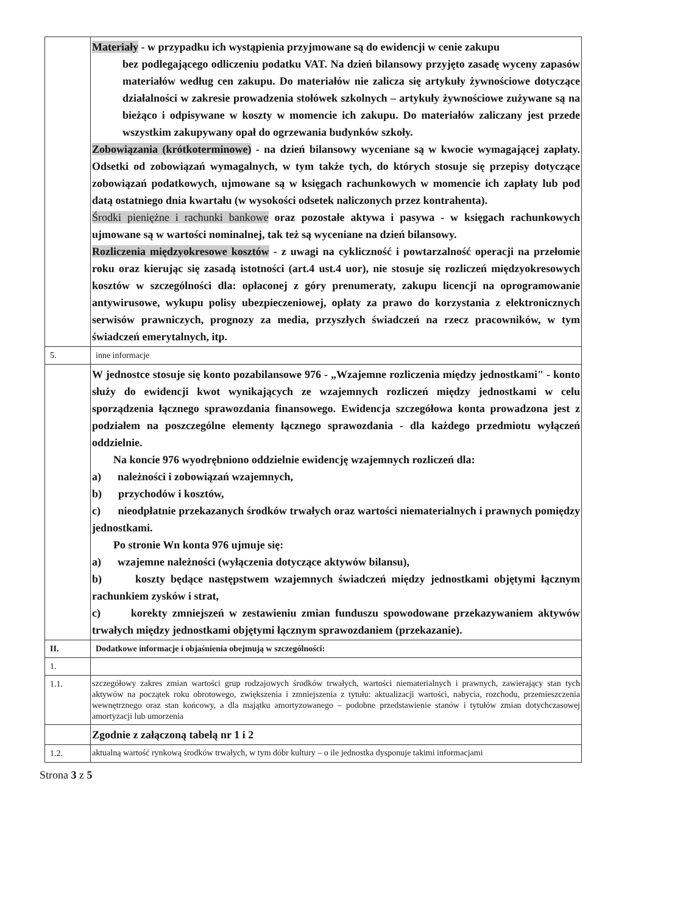| | Materiały - w przypadku ich wystąpienia przyjmowane są do ewidencji w cenie zakupu bez podlegającego odliczeniu podatku VAT. Na dzień bilansowy przyjęto zasadę wyceny zapasów materiałów według cen zakupu. Do materiałów nie zalicza się artykuły żywnościowe dotyczące działalności w zakresie prowadzenia stołówek szkolnych – artykuły żywnościowe zużywane są na bieżąco i odpisywane w koszty w momencie ich zakupu. Do materiałów zaliczany jest przede wszystkim zakupywany opał do ogrzewania budynków szkoły. Zobowiązania (krótkoterminowe) - na dzień bilansowy wyceniane są w kwocie wymagającej zapłaty. Odsetki od zobowiązań wymagalnych, w tym także tych, do których stosuje się przepisy dotyczące zobowiązań podatkowych, ujmowane są w księgach rachunkowych w momencie ich zapłaty lub pod datą ostatniego dnia kwartału (w wysokości odsetek naliczonych przez kontrahenta). Środki pieniężne i rachunki bankowe oraz pozostałe aktywa i pasywa - w księgach rachunkowych ujmowane są w wartości nominalnej, tak też są wyceniane na dzień bilansowy. Rozliczenia międzyokresowe kosztów - z uwagi na cykliczność i powtarzalność operacji na przełomie roku oraz kierując się zasadą istotności (art.4 ust.4 uor), nie stosuje się rozliczeń międzyokresowych kosztów w szczególności dla: opłaconej z góry prenumeraty, zakupu licencji na oprogramowanie antywirusowe, wykupu polisy ubezpieczeniowej, opłaty za prawo do korzystania z elektronicznych serwisów prawniczych, prognozy za media, przyszłych świadczeń na rzecz pracowników, w tym świadczeń emerytalnych, itp. |
| 5. | inne informacje |
| | W jednostce stosuje się konto pozabilansowe 976 - „Wzajemne rozliczenia między jednostkami" - konto służy do ewidencji kwot wynikających ze wzajemnych rozliczeń między jednostkami w celu sporządzenia łącznego sprawozdania finansowego. Ewidencja szczegółowa konta prowadzona jest z podziałem na poszczególne elementy łącznego sprawozdania - dla każdego przedmiotu wyłączeń oddzielnie. Na koncie 976 wyodrębniono oddzielnie ewidencję wzajemnych rozliczeń dla: a) należności i zobowiązań wzajemnych, b) przychodów i kosztów, c) nieodpłatnie przekazanych środków trwałych oraz wartości niematerialnych i prawnych pomiędzy jednostkami. Po stronie Wn konta 976 ujmuje się: a) wzajemne należności (wyłączenia dotyczące aktywów bilansu), b) koszty będące następstwem wzajemnych świadczeń między jednostkami objętymi łącznym rachunkiem zysków i strat, c) korekty zmniejszeń w zestawieniu zmian funduszu spowodowane przekazywaniem aktywów trwałych między jednostkami objętymi łącznym sprawozdaniem (przekazanie). |
| II. | Dodatkowe informacje i objaśnienia obejmują w szczególności: |
| 1. | |
| 1.1. | szczegółowy zakres zmian wartości grup rodzajowych środków trwałych, wartości niematerialnych i prawnych, zawierający stan tych aktywów na początek roku obrotowego, zwiększenia i zmniejszenia z tytułu: aktualizacji wartości, nabycia, rozchodu, przemieszczenia wewnętrznego oraz stan końcowy, a dla majątku amortyzowanego – podobne przedstawienie stanów i tytułów zmian dotychczasowej amortyzacji lub umorzenia |
| | Zgodnie z załączoną tabelą nr 1 i 2 |
| 1.2. | aktualną wartość rynkową środków trwałych, w tym dóbr kultury – o ile jednostka dysponuje takimi informacjami |
Strona 3 z 5